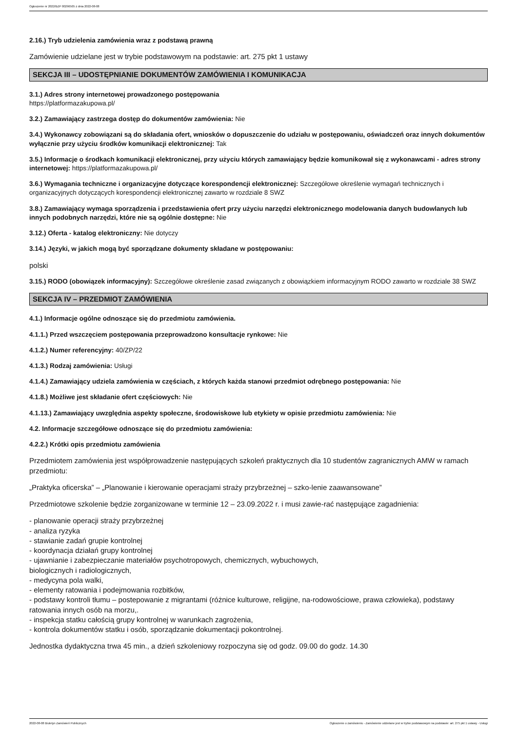Ogłoszenie nr 2022/BZP 00296505 z dnia 2022-08-08
2.16.) Tryb udzielenia zamówienia wraz z podstawą prawną
Zamówienie udzielane jest w trybie podstawowym na podstawie: art. 275 pkt 1 ustawy
SEKCJA III – UDOSTĘPNIANIE DOKUMENTÓW ZAMÓWIENIA I KOMUNIKACJA
3.1.) Adres strony internetowej prowadzonego postępowania
https://platformazakupowa.pl/
3.2.) Zamawiający zastrzega dostęp do dokumentów zamówienia: Nie
3.4.) Wykonawcy zobowiązani są do składania ofert, wniosków o dopuszczenie do udziału w postępowaniu, oświadczeń oraz innych dokumentów wyłącznie przy użyciu środków komunikacji elektronicznej: Tak
3.5.) Informacje o środkach komunikacji elektronicznej, przy użyciu których zamawiający będzie komunikował się z wykonawcami - adres strony internetowej: https://platformazakupowa.pl/
3.6.) Wymagania techniczne i organizacyjne dotyczące korespondencji elektronicznej: Szczegółowe określenie wymagań technicznych i organizacyjnych dotyczących korespondencji elektronicznej zawarto w rozdziale 8 SWZ
3.8.) Zamawiający wymaga sporządzenia i przedstawienia ofert przy użyciu narzędzi elektronicznego modelowania danych budowlanych lub innych podobnych narzędzi, które nie są ogólnie dostępne: Nie
3.12.) Oferta - katalog elektroniczny: Nie dotyczy
3.14.) Języki, w jakich mogą być sporządzane dokumenty składane w postępowaniu:
polski
3.15.) RODO (obowiązek informacyjny): Szczegółowe określenie zasad związanych z obowiązkiem informacyjnym RODO zawarto w rozdziale 38 SWZ
SEKCJA IV – PRZEDMIOT ZAMÓWIENIA
4.1.) Informacje ogólne odnoszące się do przedmiotu zamówienia.
4.1.1.) Przed wszczęciem postępowania przeprowadzono konsultacje rynkowe: Nie
4.1.2.) Numer referencyjny: 40/ZP/22
4.1.3.) Rodzaj zamówienia: Usługi
4.1.4.) Zamawiający udziela zamówienia w częściach, z których każda stanowi przedmiot odrębnego postępowania: Nie
4.1.8.) Możliwe jest składanie ofert częściowych: Nie
4.1.13.) Zamawiający uwzględnia aspekty społeczne, środowiskowe lub etykiety w opisie przedmiotu zamówienia: Nie
4.2. Informacje szczegółowe odnoszące się do przedmiotu zamówienia:
4.2.2.) Krótki opis przedmiotu zamówienia
Przedmiotem zamówienia jest współprowadzenie następujących szkoleń praktycznych dla 10 studentów zagranicznych AMW w ramach przedmiotu:
„Praktyka oficerska” – „Planowanie i kierowanie operacjami straży przybrzeżnej – szko-lenie zaawansowane”
Przedmiotowe szkolenie będzie zorganizowane w terminie 12 – 23.09.2022 r. i musi zawie-rać następujące zagadnienia:
- planowanie operacji straży przybrzeżnej
- analiza ryzyka
- stawianie zadań grupie kontrolnej
- koordynacja działań grupy kontrolnej
- ujawnianie i zabezpieczanie materiałów psychotropowych, chemicznych, wybuchowych,
biologicznych i radiologicznych,
- medycyna pola walki,
- elementy ratowania i podejmowania rozbitków,
- podstawy kontroli tłumu – postepowanie z migrantami (różnice kulturowe, religijne, na-rodowościowe, prawa człowieka), podstawy ratowania innych osób na morzu,.
- inspekcja statku całością grupy kontrolnej w warunkach zagrożenia,
- kontrola dokumentów statku i osób, sporządzanie dokumentacji pokontrolnej.
Jednostka dydaktyczna trwa 45 min., a dzień szkoleniowy rozpoczyna się od godz. 09.00 do godz. 14.30
2022-08-08 Biuletyn Zamówień Publicznych Ogłoszenie o zamówieniu - Zamówienie udzielane jest w trybie podstawowym na podstawie: art. 275 pkt 1 ustawy - Usługi